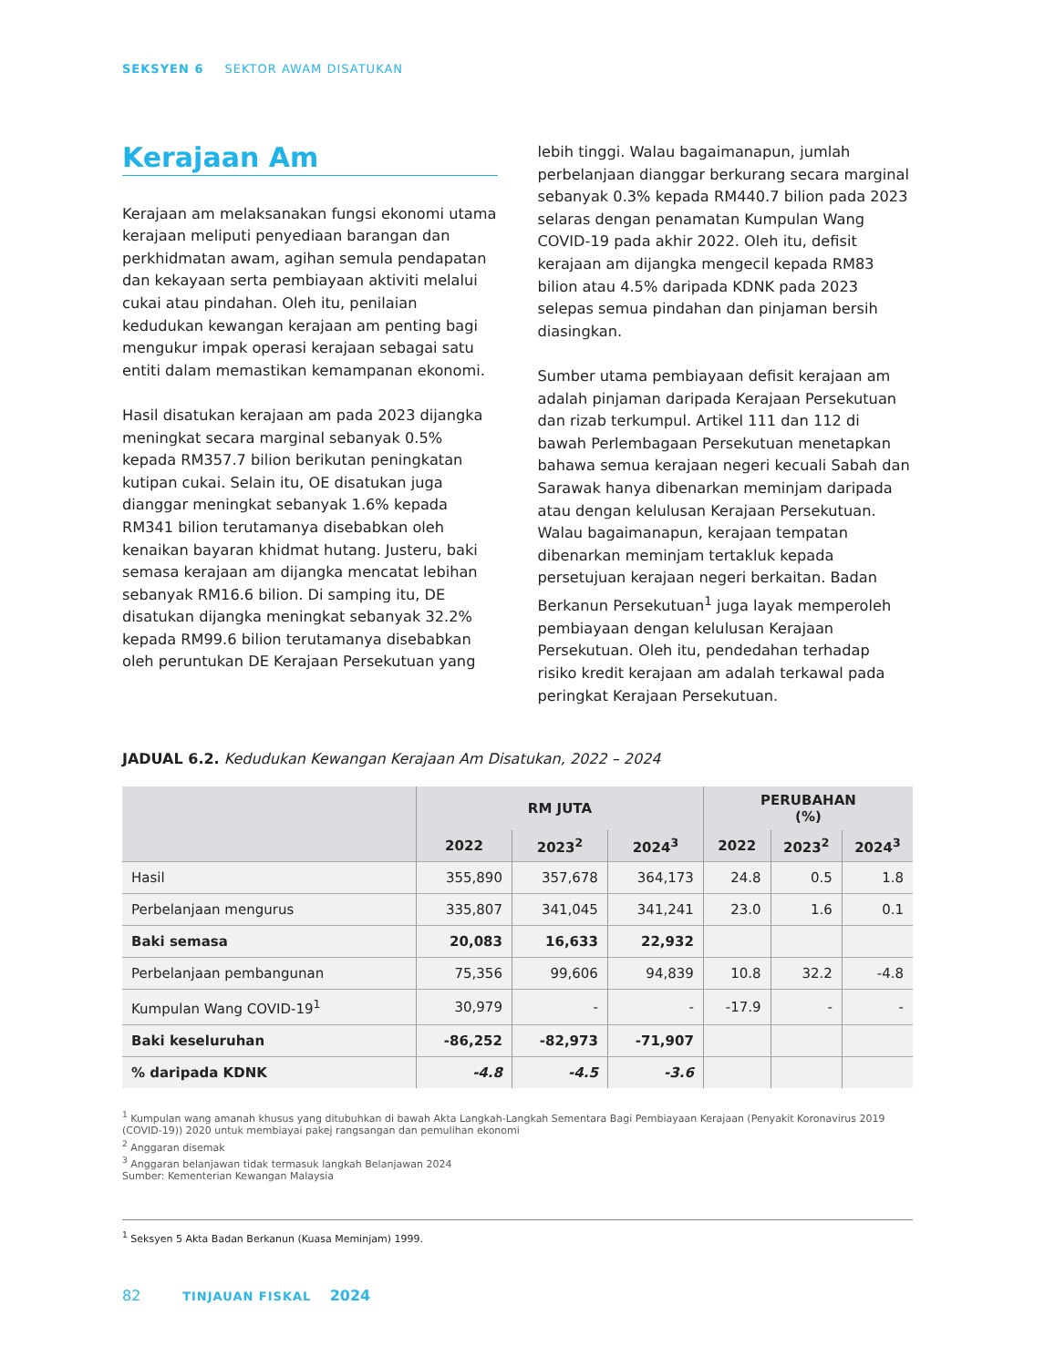SEKSYEN 6 SEKTOR AWAM DISATUKAN
Kerajaan Am
Kerajaan am melaksanakan fungsi ekonomi utama kerajaan meliputi penyediaan barangan dan perkhidmatan awam, agihan semula pendapatan dan kekayaan serta pembiayaan aktiviti melalui cukai atau pindahan. Oleh itu, penilaian kedudukan kewangan kerajaan am penting bagi mengukur impak operasi kerajaan sebagai satu entiti dalam memastikan kemampanan ekonomi.
Hasil disatukan kerajaan am pada 2023 dijangka meningkat secara marginal sebanyak 0.5% kepada RM357.7 bilion berikutan peningkatan kutipan cukai. Selain itu, OE disatukan juga dianggar meningkat sebanyak 1.6% kepada RM341 bilion terutamanya disebabkan oleh kenaikan bayaran khidmat hutang. Justeru, baki semasa kerajaan am dijangka mencatat lebihan sebanyak RM16.6 bilion. Di samping itu, DE disatukan dijangka meningkat sebanyak 32.2% kepada RM99.6 bilion terutamanya disebabkan oleh peruntukan DE Kerajaan Persekutuan yang
lebih tinggi. Walau bagaimanapun, jumlah perbelanjaan dianggar berkurang secara marginal sebanyak 0.3% kepada RM440.7 bilion pada 2023 selaras dengan penamatan Kumpulan Wang COVID-19 pada akhir 2022. Oleh itu, defisit kerajaan am dijangka mengecil kepada RM83 bilion atau 4.5% daripada KDNK pada 2023 selepas semua pindahan dan pinjaman bersih diasingkan.
Sumber utama pembiayaan defisit kerajaan am adalah pinjaman daripada Kerajaan Persekutuan dan rizab terkumpul. Artikel 111 dan 112 di bawah Perlembagaan Persekutuan menetapkan bahawa semua kerajaan negeri kecuali Sabah dan Sarawak hanya dibenarkan meminjam daripada atau dengan kelulusan Kerajaan Persekutuan. Walau bagaimanapun, kerajaan tempatan dibenarkan meminjam tertakluk kepada persetujuan kerajaan negeri berkaitan. Badan Berkanun Persekutuan<sup>1</sup> juga layak memperoleh pembiayaan dengan kelulusan Kerajaan Persekutuan. Oleh itu, pendedahan terhadap risiko kredit kerajaan am adalah terkawal pada peringkat Kerajaan Persekutuan.
JADUAL 6.2. Kedudukan Kewangan Kerajaan Am Disatukan, 2022 – 2024
| | RM JUTA | | | PERUBAHAN (%) | | |
| --- | --- | --- | --- | --- | --- | --- |
| | 2022 | 2023<sup>2</sup> | 2024<sup>3</sup> | 2022 | 2023<sup>2</sup> | 2024<sup>3</sup> |
| Hasil | 355,890 | 357,678 | 364,173 | 24.8 | 0.5 | 1.8 |
| Perbelanjaan mengurus | 335,807 | 341,045 | 341,241 | 23.0 | 1.6 | 0.1 |
| Baki semasa | 20,083 | 16,633 | 22,932 | | | |
| Perbelanjaan pembangunan | 75,356 | 99,606 | 94,839 | 10.8 | 32.2 | -4.8 |
| Kumpulan Wang COVID-19<sup>1</sup> | 30,979 | - | - | -17.9 | - | - |
| Baki keseluruhan | -86,252 | -82,973 | -71,907 | | | |
| % daripada KDNK | -4.8 | -4.5 | -3.6 | | | |
<sup>1</sup> Kumpulan wang amanah khusus yang ditubuhkan di bawah Akta Langkah-Langkah Sementara Bagi Pembiayaan Kerajaan (Penyakit Koronavirus 2019 (COVID-19)) 2020 untuk membiayai pakej rangsangan dan pemulihan ekonomi
<sup>2</sup> Anggaran disemak
<sup>3</sup> Anggaran belanjawan tidak termasuk langkah Belanjawan 2024
Sumber: Kementerian Kewangan Malaysia
<sup>1</sup> Seksyen 5 Akta Badan Berkanun (Kuasa Meminjam) 1999.
82 TINJAUAN FISKAL 2024